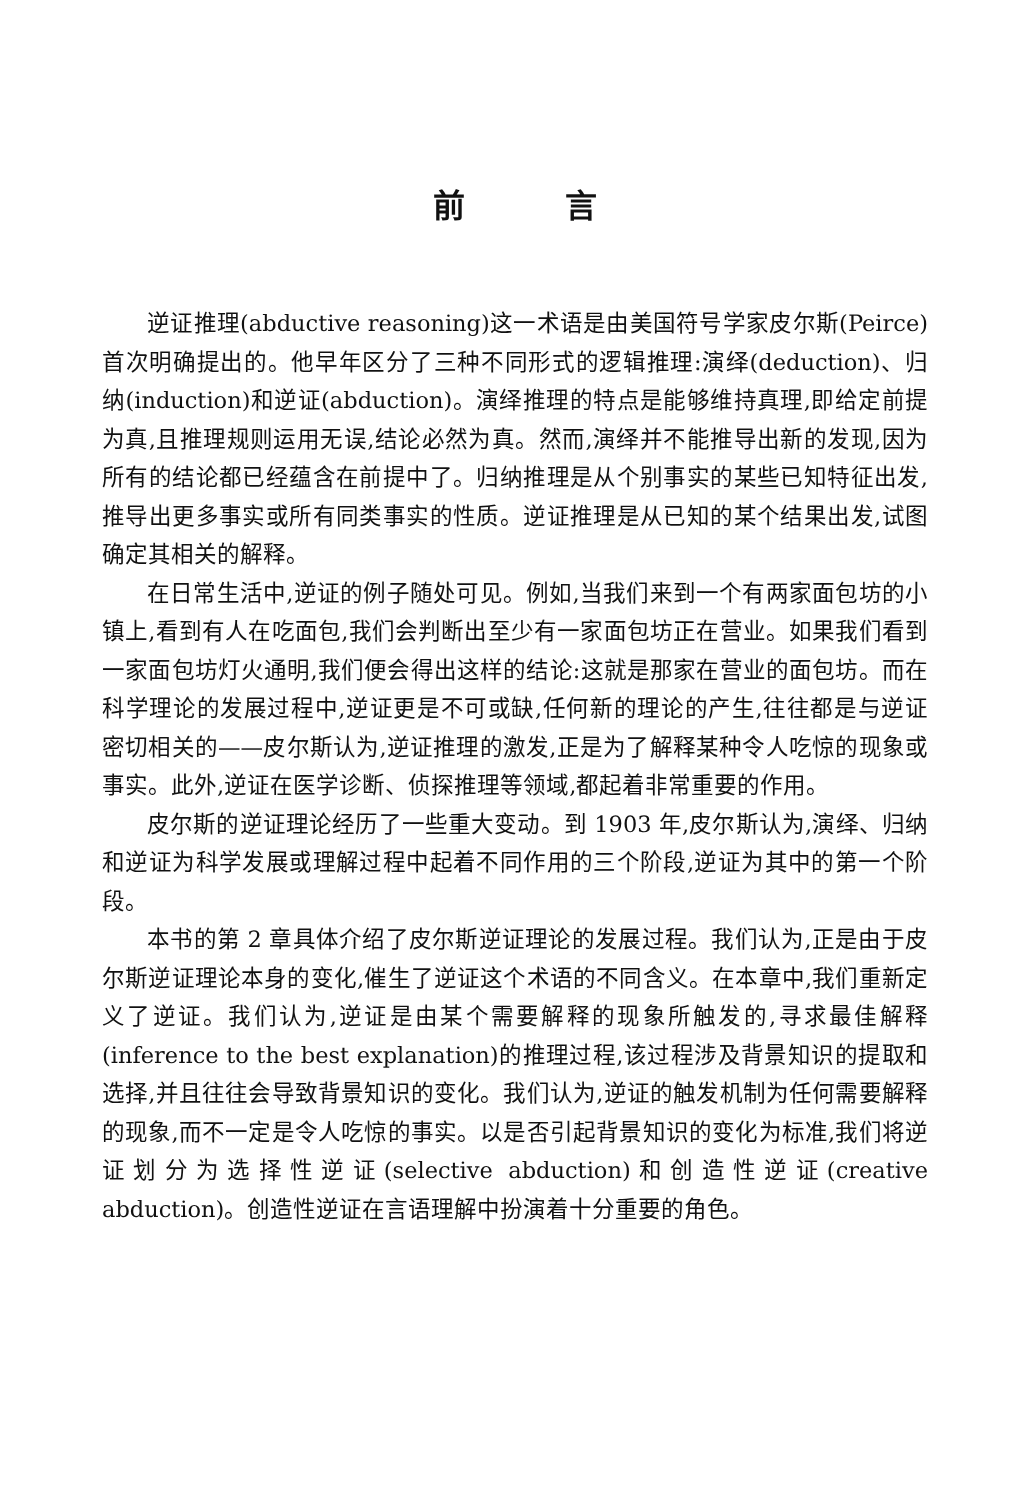前言
逆证推理(abductive reasoning)这一术语是由美国符号学家皮尔斯(Peirce)首次明确提出的。他早年区分了三种不同形式的逻辑推理:演绎(deduction)、归纳(induction)和逆证(abduction)。演绎推理的特点是能够维持真理,即给定前提为真,且推理规则运用无误,结论必然为真。然而,演绎并不能推导出新的发现,因为所有的结论都已经蕴含在前提中了。归纳推理是从个别事实的某些已知特征出发,推导出更多事实或所有同类事实的性质。逆证推理是从已知的某个结果出发,试图确定其相关的解释。
在日常生活中,逆证的例子随处可见。例如,当我们来到一个有两家面包坊的小镇上,看到有人在吃面包,我们会判断出至少有一家面包坊正在营业。如果我们看到一家面包坊灯火通明,我们便会得出这样的结论:这就是那家在营业的面包坊。而在科学理论的发展过程中,逆证更是不可或缺,任何新的理论的产生,往往都是与逆证密切相关的——皮尔斯认为,逆证推理的激发,正是为了解释某种令人吃惊的现象或事实。此外,逆证在医学诊断、侦探推理等领域,都起着非常重要的作用。
皮尔斯的逆证理论经历了一些重大变动。到 1903 年,皮尔斯认为,演绎、归纳和逆证为科学发展或理解过程中起着不同作用的三个阶段,逆证为其中的第一个阶段。
本书的第 2 章具体介绍了皮尔斯逆证理论的发展过程。我们认为,正是由于皮尔斯逆证理论本身的变化,催生了逆证这个术语的不同含义。在本章中,我们重新定义了逆证。我们认为,逆证是由某个需要解释的现象所触发的,寻求最佳解释(inference to the best explanation)的推理过程,该过程涉及背景知识的提取和选择,并且往往会导致背景知识的变化。我们认为,逆证的触发机制为任何需要解释的现象,而不一定是令人吃惊的事实。以是否引起背景知识的变化为标准,我们将逆证划分为选择性逆证(selective abduction)和创造性逆证(creative abduction)。创造性逆证在言语理解中扮演着十分重要的角色。